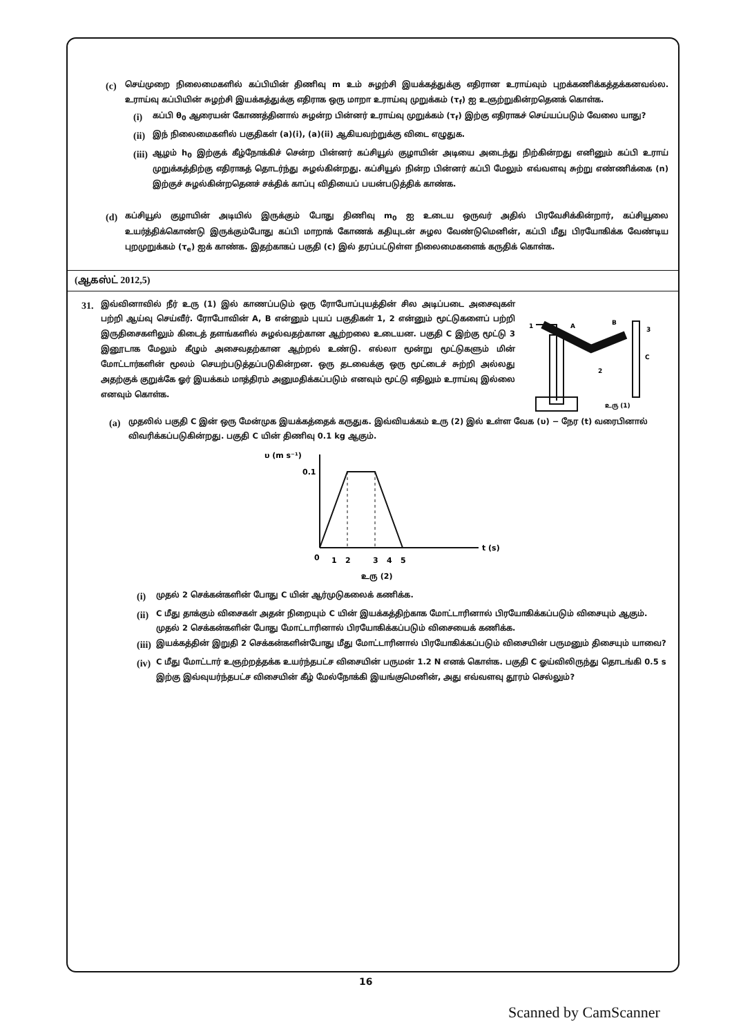(c)
செய்முறை நிலைமைகளில் கப்பியின் திணிவு m உம் சுழற்சி இயக்கத்துக்கு எதிரான உராய்வும் புறக்கணிக்கத்தக்கனவல்ல. உராய்வு கப்பியின் சுழற்சி இயக்கத்துக்கு எதிராக ஒரு மாறா உராய்வு முறுக்கம் (τ<sub>f</sub>) ஐ உஞற்றுகின்றதெனக் கொள்க.
(i)
கப்பி θ<sub>0</sub> ஆரையன் கோணத்தினால் சுழன்ற பின்னர் உராய்வு முறுக்கம் (τ<sub>f</sub>) இற்கு எதிராகச் செய்யப்படும் வேலை யாது?
(ii)
இந் நிலைமைகளில் பகுதிகள் (a)(i), (a)(ii) ஆகியவற்றுக்கு விடை எழுதுக.
(iii)
ஆழம் h<sub>0</sub> இற்குக் கீழ்நோக்கிச் சென்ற பின்னர் கப்சியூல் குழாயின் அடியை அடைந்து நிற்கின்றது எனினும் கப்பி உராய் முறுக்கத்திற்கு எதிராகத் தொடர்ந்து சுழல்கின்றது. கப்சியூல் நின்ற பின்னர் கப்பி மேலும் எவ்வளவு சுற்று எண்ணிக்கை (n) இற்குச் சுழல்கின்றதெனச் சக்திக் காப்பு விதியைப் பயன்படுத்திக் காண்க.
(d)
கப்சியூல் குழாயின் அடியில் இருக்கும் போது திணிவு m<sub>0</sub> ஐ உடைய ஒருவர் அதில் பிரவேசிக்கின்றார், கப்சியூலை உயர்த்திக்கொண்டு இருக்கும்போது கப்பி மாறாக் கோணக் கதியுடன் சுழல வேண்டுமெனின், கப்பி மீது பிரயோகிக்க வேண்டிய புறமுறுக்கம் (τ<sub>e</sub>) ஐக் காண்க. இதற்காகப் பகுதி (c) இல் தரப்பட்டுள்ள நிலைமைகளைக் கருதிக் கொள்க.
(ஆகஸ்ட் 2012,5)
31.
இவ்வினாவில் நீர் உரு (1) இல் காணப்படும் ஒரு ரோபோப்புயத்தின் சில அடிப்படை அசைவுகள் பற்றி ஆய்வு செய்வீர். ரோபோவின் A, B என்னும் புயப் பகுதிகள் 1, 2 என்னும் மூட்டுகளைப் பற்றி இருதிசைகளிலும் கிடைத் தளங்களில் சுழல்வதற்கான ஆற்றலை உடையன. பகுதி C இற்கு மூட்டு 3 இனூடாக மேலும் கீழும் அசைவதற்கான ஆற்றல் உண்டு. எல்லா மூன்று மூட்டுகளும் மின் மோட்டார்களின் மூலம் செயற்படுத்தப்படுகின்றன. ஒரு தடவைக்கு ஒரு மூட்டைச் சுற்றி அல்லது அதற்குக் குறுக்கே ஓர் இயக்கம் மாத்திரம் அனுமதிக்கப்படும் எனவும் மூட்டு எதிலும் உராய்வு இல்லை எனவும் கொள்க.
1
A
B
3
C
2
உரு (1)
(a)
முதலில் பகுதி C இன் ஒரு மேன்முக இயக்கத்தைக் கருதுக. இவ்வியக்கம் உரு (2) இல் உள்ள வேக (υ) − நேர (t) வரைபினால் விவரிக்கப்படுகின்றது. பகுதி C யின் திணிவு 0.1 kg ஆகும்.
υ (m s⁻¹)
0.1
0
1
2
3
4
5
t (s)
உரு (2)
(i)
முதல் 2 செக்கன்களின் போது C யின் ஆர்முடுகலைக் கணிக்க.
(ii)
C மீது தாக்கும் விசைகள் அதன் நிறையும் C யின் இயக்கத்திற்காக மோட்டாரினால் பிரயோகிக்கப்படும் விசையும் ஆகும். முதல் 2 செக்கன்களின் போது மோட்டாரினால் பிரயோகிக்கப்படும் விசையைக் கணிக்க.
(iii)
இயக்கத்தின் இறுதி 2 செக்கன்களின்போது மீது மோட்டாரினால் பிரயோகிக்கப்படும் விசையின் பருமனும் திசையும் யாவை?
(iv)
C மீது மோட்டார் உஞற்றத்தக்க உயர்ந்தபட்ச விசையின் பருமன் 1.2 N எனக் கொள்க. பகுதி C ஓய்விலிருந்து தொடங்கி 0.5 s இற்கு இவ்வுயர்ந்தபட்ச விசையின் கீழ் மேல்நோக்கி இயங்குமெனின், அது எவ்வளவு தூரம் செல்லும்?
16
Scanned by CamScanner